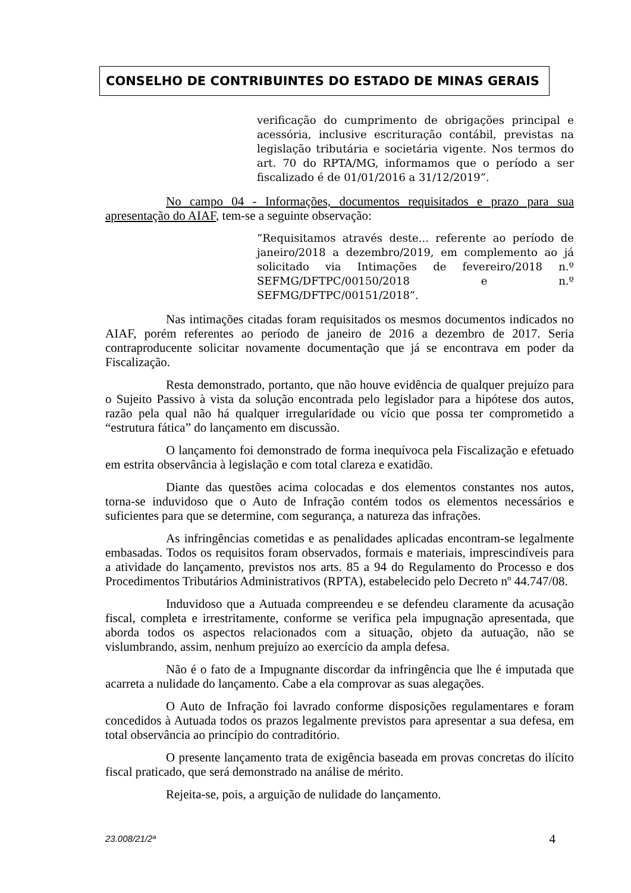CONSELHO DE CONTRIBUINTES DO ESTADO DE MINAS GERAIS
verificação do cumprimento de obrigações principal e acessória, inclusive escrituração contábil, previstas na legislação tributária e societária vigente. Nos termos do art. 70 do RPTA/MG, informamos que o período a ser fiscalizado é de 01/01/2016 a 31/12/2019”.
No campo 04 - Informações, documentos requisitados e prazo para sua apresentação do AIAF, tem-se a seguinte observação:
“Requisitamos através deste... referente ao período de janeiro/2018 a dezembro/2019, em complemento ao já solicitado via Intimações de fevereiro/2018 n.º SEFMG/DFTPC/00150/2018 e n.º SEFMG/DFTPC/00151/2018”.
Nas intimações citadas foram requisitados os mesmos documentos indicados no AIAF, porém referentes ao período de janeiro de 2016 a dezembro de 2017. Seria contraproducente solicitar novamente documentação que já se encontrava em poder da Fiscalização.
Resta demonstrado, portanto, que não houve evidência de qualquer prejuízo para o Sujeito Passivo à vista da solução encontrada pelo legislador para a hipótese dos autos, razão pela qual não há qualquer irregularidade ou vício que possa ter comprometido a “estrutura fática” do lançamento em discussão.
O lançamento foi demonstrado de forma inequívoca pela Fiscalização e efetuado em estrita observância à legislação e com total clareza e exatidão.
Diante das questões acima colocadas e dos elementos constantes nos autos, torna-se induvidoso que o Auto de Infração contém todos os elementos necessários e suficientes para que se determine, com segurança, a natureza das infrações.
As infringências cometidas e as penalidades aplicadas encontram-se legalmente embasadas. Todos os requisitos foram observados, formais e materiais, imprescindíveis para a atividade do lançamento, previstos nos arts. 85 a 94 do Regulamento do Processo e dos Procedimentos Tributários Administrativos (RPTA), estabelecido pelo Decreto nº 44.747/08.
Induvidoso que a Autuada compreendeu e se defendeu claramente da acusação fiscal, completa e irrestritamente, conforme se verifica pela impugnação apresentada, que aborda todos os aspectos relacionados com a situação, objeto da autuação, não se vislumbrando, assim, nenhum prejuízo ao exercício da ampla defesa.
Não é o fato de a Impugnante discordar da infringência que lhe é imputada que acarreta a nulidade do lançamento. Cabe a ela comprovar as suas alegações.
O Auto de Infração foi lavrado conforme disposições regulamentares e foram concedidos à Autuada todos os prazos legalmente previstos para apresentar a sua defesa, em total observância ao princípio do contraditório.
O presente lançamento trata de exigência baseada em provas concretas do ilícito fiscal praticado, que será demonstrado na análise de mérito.
Rejeita-se, pois, a arguição de nulidade do lançamento.
23.008/21/2ª 4